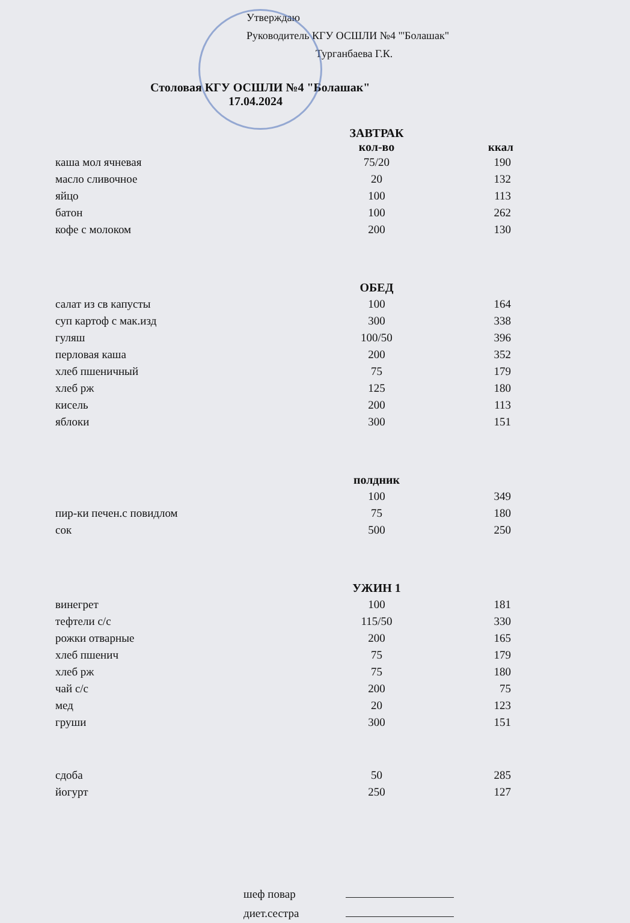Утверждаю
Руководитель КГУ ОСШЛИ №4 "'Болашак"
Турганбаева Г.К.
Столовая КГУ ОСШЛИ №4 "Болашак"
17.04.2024
| | ЗАВТРАК кол-во | ккал |
| --- | --- | --- |
| каша мол ячневая | 75/20 | 190 |
| масло сливочное | 20 | 132 |
| яйцо | 100 | 113 |
| батон | 100 | 262 |
| кофе с молоком | 200 | 130 |
| | ОБЕД | |
| салат из св капусты | 100 | 164 |
| суп картоф с мак.изд | 300 | 338 |
| гуляш | 100/50 | 396 |
| перловая каша | 200 | 352 |
| хлеб пшеничный | 75 | 179 |
| хлеб рж | 125 | 180 |
| кисель | 200 | 113 |
| яблоки | 300 | 151 |
| | полдник | |
| | 100 | 349 |
| пир-ки печен.с повидлом | 75 | 180 |
| сок | 500 | 250 |
| | УЖИН 1 | |
| винегрет | 100 | 181 |
| тефтели с/с | 115/50 | 330 |
| рожки отварные | 200 | 165 |
| хлеб пшенич | 75 | 179 |
| хлеб рж | 75 | 180 |
| чай с/с | 200 | 75 |
| мед | 20 | 123 |
| груши | 300 | 151 |
| сдоба | 50 | 285 |
| йогурт | 250 | 127 |
шеф повар
диет.сестра